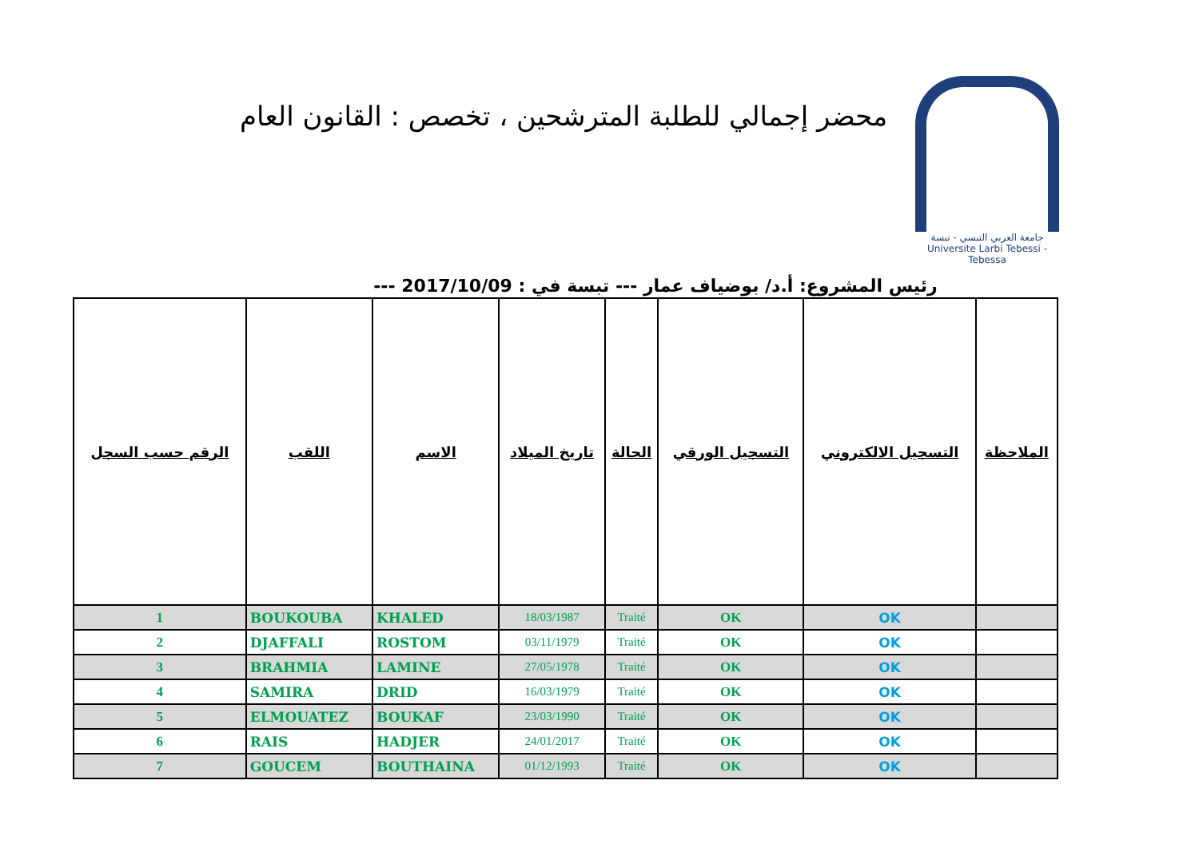محضر إجمالي للطلبة المترشحين ، تخصص : القانون العام
جامعة العربي التبسي - تبسة
Universite Larbi Tebessi - Tebessa
رئيس المشروع: أ.د/ بوضياف عمار --- تبسة في : 2017/10/09 ---
| الرقم حسب السجل | اللقب | الاسم | تاريخ الميلاد | الحالة | التسجيل الورقي | التسجيل الالكتروني | الملاحظة |
| --- | --- | --- | --- | --- | --- | --- | --- |
| 1 | BOUKOUBA | KHALED | 18/03/1987 | Traité | OK | OK | |
| 2 | DJAFFALI | ROSTOM | 03/11/1979 | Traité | OK | OK | |
| 3 | BRAHMIA | LAMINE | 27/05/1978 | Traité | OK | OK | |
| 4 | SAMIRA | DRID | 16/03/1979 | Traité | OK | OK | |
| 5 | ELMOUATEZ | BOUKAF | 23/03/1990 | Traité | OK | OK | |
| 6 | RAIS | HADJER | 24/01/2017 | Traité | OK | OK | |
| 7 | GOUCEM | BOUTHAINA | 01/12/1993 | Traité | OK | OK | |